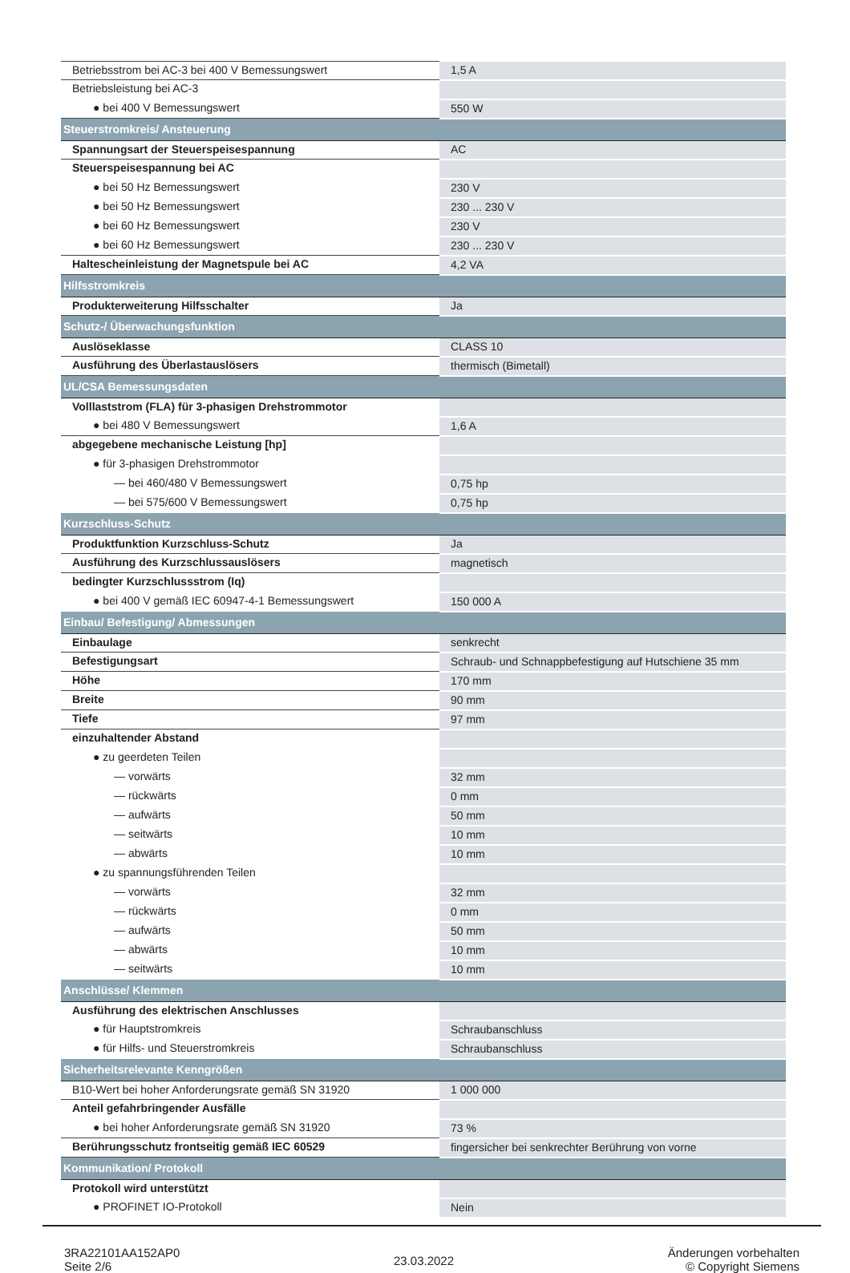| Betriebsstrom bei AC-3 bei 400 V Bemessungswert | 1,5 A |
| Betriebsleistung bei AC-3 | |
| ● bei 400 V Bemessungswert | 550 W |
| Steuerstromkreis/ Ansteuerung | |
| Spannungsart der Steuerspeisespannung | AC |
| Steuerspeisespannung bei AC | |
| ● bei 50 Hz Bemessungswert | 230 V |
| ● bei 50 Hz Bemessungswert | 230 ... 230 V |
| ● bei 60 Hz Bemessungswert | 230 V |
| ● bei 60 Hz Bemessungswert | 230 ... 230 V |
| Haltescheinleistung der Magnetspule bei AC | 4,2 VA |
| Hilfsstromkreis | |
| Produkterweiterung Hilfsschalter | Ja |
| Schutz-/ Überwachungsfunktion | |
| Auslöseklasse | CLASS 10 |
| Ausführung des Überlastauslösers | thermisch (Bimetall) |
| UL/CSA Bemessungsdaten | |
| Volllaststrom (FLA) für 3-phasigen Drehstrommotor | |
| ● bei 480 V Bemessungswert | 1,6 A |
| abgegebene mechanische Leistung [hp] | |
| ● für 3-phasigen Drehstrommotor | |
| — bei 460/480 V Bemessungswert | 0,75 hp |
| — bei 575/600 V Bemessungswert | 0,75 hp |
| Kurzschluss-Schutz | |
| Produktfunktion Kurzschluss-Schutz | Ja |
| Ausführung des Kurzschlussauslösers | magnetisch |
| bedingter Kurzschlussstrom (Iq) | |
| ● bei 400 V gemäß IEC 60947-4-1 Bemessungswert | 150 000 A |
| Einbau/ Befestigung/ Abmessungen | |
| Einbaulage | senkrecht |
| Befestigungsart | Schraub- und Schnappbefestigung auf Hutschiene 35 mm |
| Höhe | 170 mm |
| Breite | 90 mm |
| Tiefe | 97 mm |
| einzuhaltender Abstand | |
| ● zu geerdeten Teilen | |
| — vorwärts | 32 mm |
| — rückwärts | 0 mm |
| — aufwärts | 50 mm |
| — seitwärts | 10 mm |
| — abwärts | 10 mm |
| ● zu spannungsführenden Teilen | |
| — vorwärts | 32 mm |
| — rückwärts | 0 mm |
| — aufwärts | 50 mm |
| — abwärts | 10 mm |
| — seitwärts | 10 mm |
| Anschlüsse/ Klemmen | |
| Ausführung des elektrischen Anschlusses | |
| ● für Hauptstromkreis | Schraubanschluss |
| ● für Hilfs- und Steuerstromkreis | Schraubanschluss |
| Sicherheitsrelevante Kenngrößen | |
| B10-Wert bei hoher Anforderungsrate gemäß SN 31920 | 1 000 000 |
| Anteil gefahrbringender Ausfälle | |
| ● bei hoher Anforderungsrate gemäß SN 31920 | 73 % |
| Berührungsschutz frontseitig gemäß IEC 60529 | fingersicher bei senkrechter Berührung von vorne |
| Kommunikation/ Protokoll | |
| Protokoll wird unterstützt | |
| ● PROFINET IO-Protokoll | Nein |
3RA22101AA152AP0
Seite 2/6
23.03.2022
Änderungen vorbehalten
© Copyright Siemens